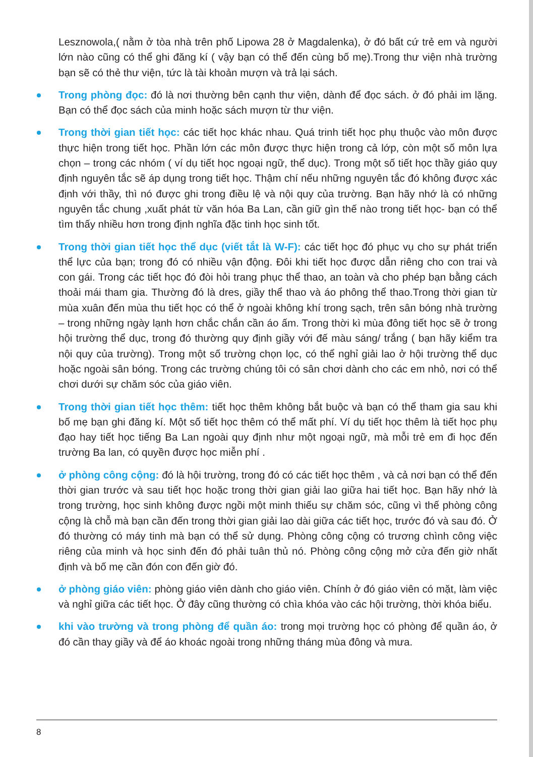Lesznowola,( nằm ở tòa nhà trên phố Lipowa 28 ở Magdalenka), ở đó bất cứ trẻ em và người lớn nào cũng có thể ghi đăng kí ( vậy bạn có thể đến cùng bố mẹ).Trong thư viện nhà trường bạn sẽ có thẻ thư viện, tức là tài khoản mượn và trả lại sách.
Trong phòng đọc: đó là nơi thường bên cạnh thư viện, dành để đọc sách. ở đó phải im lặng. Bạn có thể đọc sách của minh hoặc sách mượn từ thư viện.
Trong thời gian tiết học: các tiết học khác nhau. Quá trinh tiết học phụ thuộc vào môn được thực hiện trong tiết học. Phần lớn các môn được thực hiện trong cả lớp, còn một số môn lựa chọn – trong các nhóm ( ví dụ tiết học ngoại ngữ, thể dục). Trong một số tiết học thầy giáo quy định nguyên tắc sẽ áp dụng trong tiết học. Thậm chí nếu những nguyên tắc đó không được xác định với thầy, thì nó được ghi trong điều lệ và nội quy của trường. Bạn hãy nhớ là có những nguyên tắc chung ,xuất phát từ văn hóa Ba Lan, cần giữ gìn thế nào trong tiết học- bạn có thể tìm thấy nhiều hơn trong định nghĩa đặc tinh học sinh tốt.
Trong thời gian tiết học thể dục (viết tắt là W-F): các tiết học đó phục vụ cho sự phát triển thể lực của bạn; trong đó có nhiều vận động. Đôi khi tiết học được dẫn riêng cho con trai và con gái. Trong các tiết học đó đòi hỏi trang phục thể thao, an toàn và cho phép bạn bằng cách thoải mái tham gia. Thường đó là dres, giầy thể thao và áo phông thể thao.Trong thời gian từ mùa xuân đến mùa thu tiết học có thể ở ngoài không khí trong sạch, trên sân bóng nhà trường – trong những ngày lạnh hơn chắc chắn cần áo ấm. Trong thời kì mùa đông tiết học sẽ ở trong hội trường thể dục, trong đó thường quy định giầy với đế màu sáng/ trắng ( bạn hãy kiểm tra nội quy của trường). Trong một số trường chọn lọc, có thể nghỉ giải lao ở hội trường thể dục hoặc ngoài sân bóng. Trong các trường chúng tôi có sân chơi dành cho các em nhỏ, nơi có thể chơi dưới sự chăm sóc của giáo viên.
Trong thời gian tiết học thêm: tiết học thêm không bắt buộc và bạn có thể tham gia sau khi bố mẹ bạn ghi đăng kí. Một số tiết học thêm có thể mất phí. Ví dụ tiết học thêm là tiết học phụ đạo hay tiết học tiếng Ba Lan ngoài quy định như một ngoại ngữ, mà mỗi trẻ em đi học đến trường Ba lan, có quyền được học miễn phí .
ở phòng công cộng: đó là hội trường, trong đó có các tiết học thêm , và cả nơi bạn có thể đến thời gian trước và sau tiết học hoặc trong thời gian giải lao giữa hai tiết học. Bạn hãy nhớ là trong trường, học sinh không được ngồi một minh thiếu sự chăm sóc, cũng vì thế phòng công cộng là chỗ mà bạn cần đến trong thời gian giải lao dài giữa các tiết học, trước đó và sau đó. Ở đó thường có máy tinh mà bạn có thể sử dụng. Phòng công cộng có trương chình công việc riêng của minh và học sinh đến đó phải tuân thủ nó. Phòng công cộng mở cửa đến giờ nhất định và bố mẹ cần đón con đến giờ đó.
ở phòng giáo viên: phòng giáo viên dành cho giáo viên. Chính ở đó giáo viên có mặt, làm việc và nghỉ giữa các tiết học. Ở đây cũng thường có chìa khóa vào các hội trường, thời khóa biểu.
khi vào trường và trong phòng để quần áo: trong mọi trường học có phòng để quần áo, ở đó cần thay giầy và để áo khoác ngoài trong những tháng mùa đông và mưa.
8